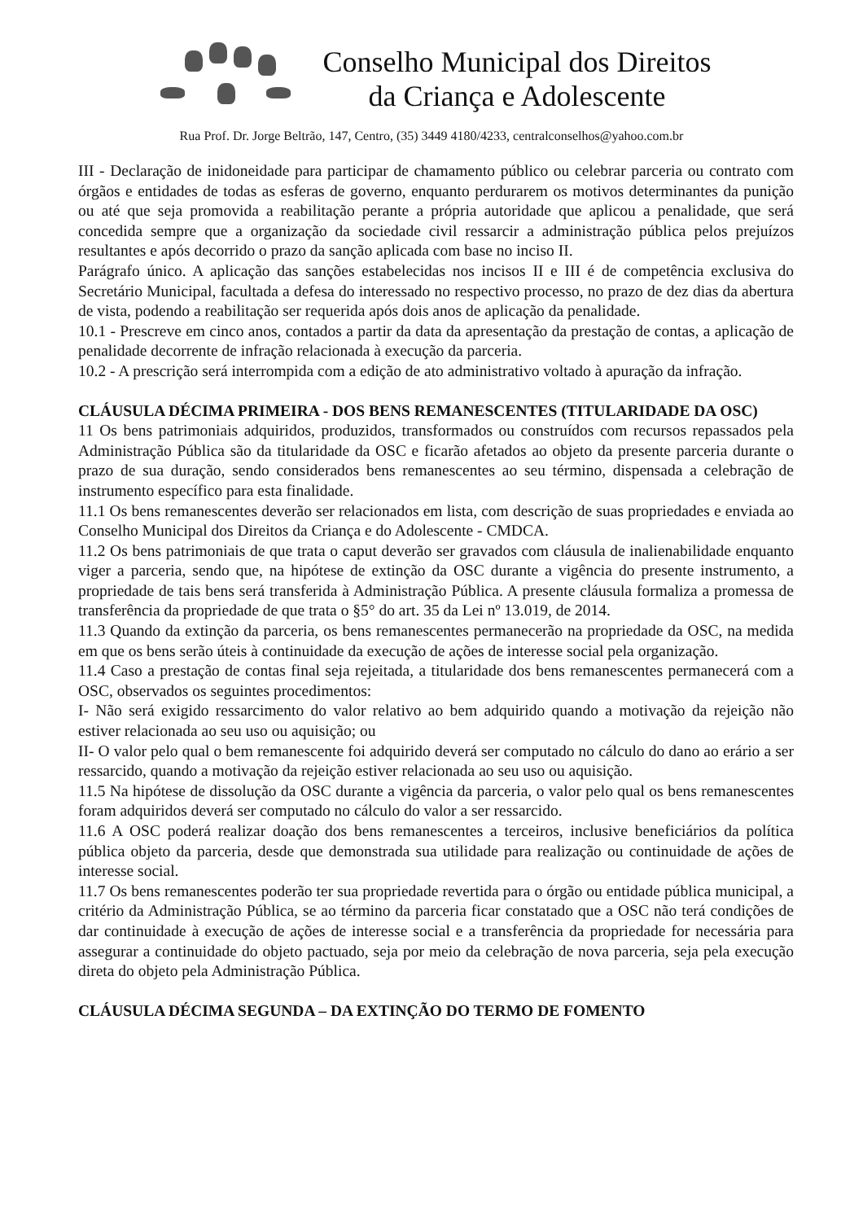Conselho Municipal dos Direitos
da Criança e Adolescente
Rua Prof. Dr. Jorge Beltrão, 147, Centro, (35) 3449 4180/4233, centralconselhos@yahoo.com.br
III - Declaração de inidoneidade para participar de chamamento público ou celebrar parceria ou contrato com órgãos e entidades de todas as esferas de governo, enquanto perdurarem os motivos determinantes da punição ou até que seja promovida a reabilitação perante a própria autoridade que aplicou a penalidade, que será concedida sempre que a organização da sociedade civil ressarcir a administração pública pelos prejuízos resultantes e após decorrido o prazo da sanção aplicada com base no inciso II.
Parágrafo único. A aplicação das sanções estabelecidas nos incisos II e III é de competência exclusiva do Secretário Municipal, facultada a defesa do interessado no respectivo processo, no prazo de dez dias da abertura de vista, podendo a reabilitação ser requerida após dois anos de aplicação da penalidade.
10.1 - Prescreve em cinco anos, contados a partir da data da apresentação da prestação de contas, a aplicação de penalidade decorrente de infração relacionada à execução da parceria.
10.2 - A prescrição será interrompida com a edição de ato administrativo voltado à apuração da infração.
CLÁUSULA DÉCIMA PRIMEIRA - DOS BENS REMANESCENTES (TITULARIDADE DA OSC)
11 Os bens patrimoniais adquiridos, produzidos, transformados ou construídos com recursos repassados pela Administração Pública são da titularidade da OSC e ficarão afetados ao objeto da presente parceria durante o prazo de sua duração, sendo considerados bens remanescentes ao seu término, dispensada a celebração de instrumento específico para esta finalidade.
11.1 Os bens remanescentes deverão ser relacionados em lista, com descrição de suas propriedades e enviada ao Conselho Municipal dos Direitos da Criança e do Adolescente - CMDCA.
11.2 Os bens patrimoniais de que trata o caput deverão ser gravados com cláusula de inalienabilidade enquanto viger a parceria, sendo que, na hipótese de extinção da OSC durante a vigência do presente instrumento, a propriedade de tais bens será transferida à Administração Pública. A presente cláusula formaliza a promessa de transferência da propriedade de que trata o §5° do art. 35 da Lei nº 13.019, de 2014.
11.3 Quando da extinção da parceria, os bens remanescentes permanecerão na propriedade da OSC, na medida em que os bens serão úteis à continuidade da execução de ações de interesse social pela organização.
11.4 Caso a prestação de contas final seja rejeitada, a titularidade dos bens remanescentes permanecerá com a OSC, observados os seguintes procedimentos:
I- Não será exigido ressarcimento do valor relativo ao bem adquirido quando a motivação da rejeição não estiver relacionada ao seu uso ou aquisição; ou
II- O valor pelo qual o bem remanescente foi adquirido deverá ser computado no cálculo do dano ao erário a ser ressarcido, quando a motivação da rejeição estiver relacionada ao seu uso ou aquisição.
11.5 Na hipótese de dissolução da OSC durante a vigência da parceria, o valor pelo qual os bens remanescentes foram adquiridos deverá ser computado no cálculo do valor a ser ressarcido.
11.6 A OSC poderá realizar doação dos bens remanescentes a terceiros, inclusive beneficiários da política pública objeto da parceria, desde que demonstrada sua utilidade para realização ou continuidade de ações de interesse social.
11.7 Os bens remanescentes poderão ter sua propriedade revertida para o órgão ou entidade pública municipal, a critério da Administração Pública, se ao término da parceria ficar constatado que a OSC não terá condições de dar continuidade à execução de ações de interesse social e a transferência da propriedade for necessária para assegurar a continuidade do objeto pactuado, seja por meio da celebração de nova parceria, seja pela execução direta do objeto pela Administração Pública.
CLÁUSULA DÉCIMA SEGUNDA – DA EXTINÇÃO DO TERMO DE FOMENTO